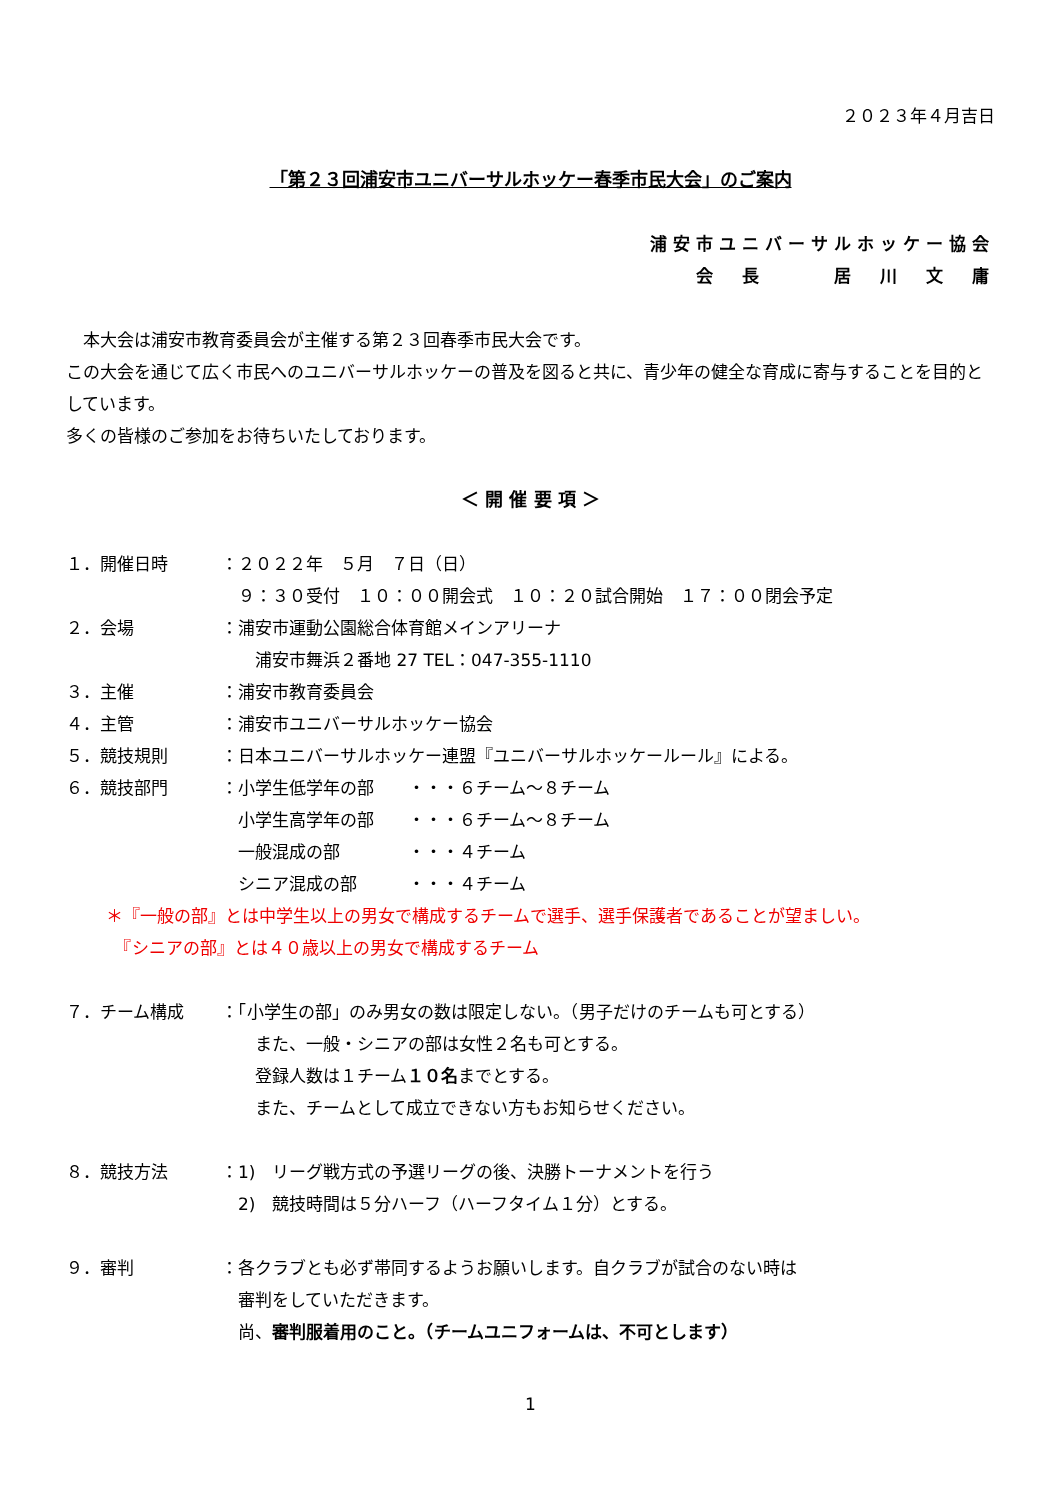２０２３年４月吉日
「第２３回浦安市ユニバーサルホッケー春季市民大会」のご案内
浦安市ユニバーサルホッケー協会
会　長　　　居　川　文　庸
　本大会は浦安市教育委員会が主催する第２３回春季市民大会です。
この大会を通じて広く市民へのユニバーサルホッケーの普及を図ると共に、青少年の健全な育成に寄与することを目的としています。
多くの皆様のご参加をお待ちいたしております。
＜ 開 催 要 項 ＞
１．開催日時 ：２０２２年　５月　７日（日）
　９：３０受付　１０：００開会式　１０：２０試合開始　１７：００閉会予定
２．会場 ：浦安市運動公園総合体育館メインアリーナ
　　浦安市舞浜２番地 27 TEL：047-355-1110
３．主催 ：浦安市教育委員会
４．主管 ：浦安市ユニバーサルホッケー協会
５．競技規則 ：日本ユニバーサルホッケー連盟『ユニバーサルホッケールール』による。
６．競技部門 ：小学生低学年の部　　・・・６チーム～８チーム
　小学生高学年の部　　・・・６チーム～８チーム
　一般混成の部　　　　・・・４チーム
　シニア混成の部　　　・・・４チーム
＊『一般の部』とは中学生以上の男女で構成するチームで選手、選手保護者であることが望ましい。
　『シニアの部』とは４０歳以上の男女で構成するチーム
７．チーム構成 ：「小学生の部」のみ男女の数は限定しない。（男子だけのチームも可とする）
　　また、一般・シニアの部は女性２名も可とする。
　　登録人数は１チーム１０名までとする。
　　また、チームとして成立できない方もお知らせください。
８．競技方法 ：1)　リーグ戦方式の予選リーグの後、決勝トーナメントを行う
　2)　競技時間は５分ハーフ（ハーフタイム１分）とする。
９．審判 ：各クラブとも必ず帯同するようお願いします。自クラブが試合のない時は
　審判をしていただきます。
　尚、審判服着用のこと。（チームユニフォームは、不可とします）
1